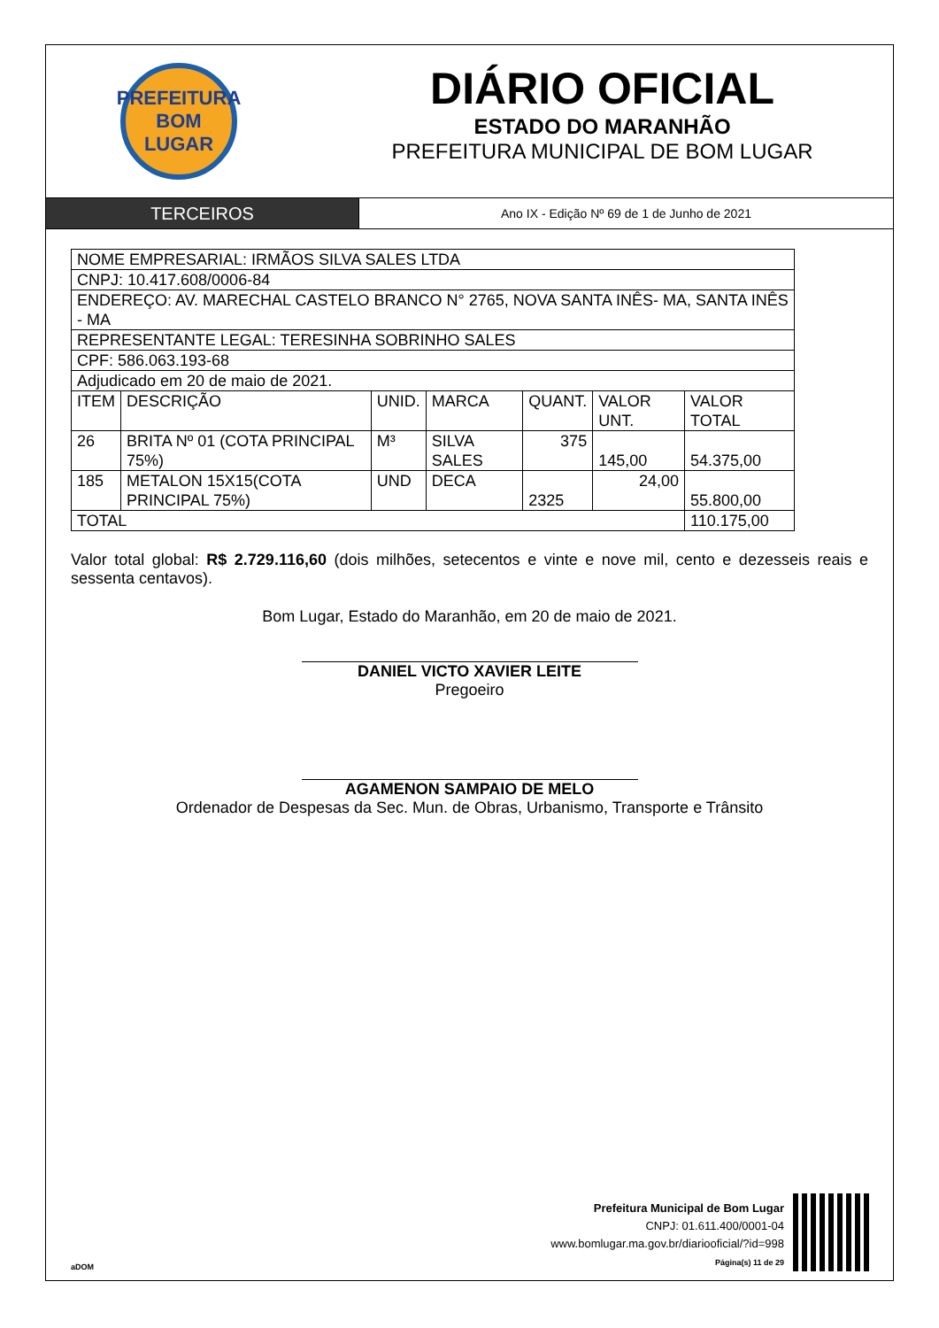PREFEITURA
BOM
LUGAR
DIÁRIO OFICIAL
ESTADO DO MARANHÃO
PREFEITURA MUNICIPAL DE BOM LUGAR
TERCEIROS
Ano IX - Edição Nº 69 de 1 de Junho de 2021
| NOME EMPRESARIAL: IRMÃOS SILVA SALES LTDA | | | | | | |
| CNPJ: 10.417.608/0006-84 | | | | | | |
| ENDEREÇO: AV. MARECHAL CASTELO BRANCO N° 2765, NOVA SANTA INÊS- MA, SANTA INÊS - MA | | | | | | |
| REPRESENTANTE LEGAL: TERESINHA SOBRINHO SALES | | | | | | |
| CPF: 586.063.193-68 | | | | | | |
| Adjudicado em 20 de maio de 2021. | | | | | | |
| ITEM | DESCRIÇÃO | UNID. | MARCA | QUANT. | VALOR UNT. | VALOR TOTAL |
| 26 | BRITA Nº 01 (COTA PRINCIPAL 75%) | M³ | SILVA SALES | 375 | 145,00 | 54.375,00 |
| 185 | METALON 15X15(COTA PRINCIPAL 75%) | UND | DECA | 2325 | 24,00 | 55.800,00 |
| TOTAL | | | | | | 110.175,00 |
Valor total global: R$ 2.729.116,60 (dois milhões, setecentos e vinte e nove mil, cento e dezesseis reais e sessenta centavos).
Bom Lugar, Estado do Maranhão, em 20 de maio de 2021.
DANIEL VICTO XAVIER LEITE
Pregoeiro
AGAMENON SAMPAIO DE MELO
Ordenador de Despesas da Sec. Mun. de Obras, Urbanismo, Transporte e Trânsito
aDOM
Prefeitura Municipal de Bom Lugar
CNPJ: 01.611.400/0001-04
www.bomlugar.ma.gov.br/diariooficial/?id=998
Página(s) 11 de 29